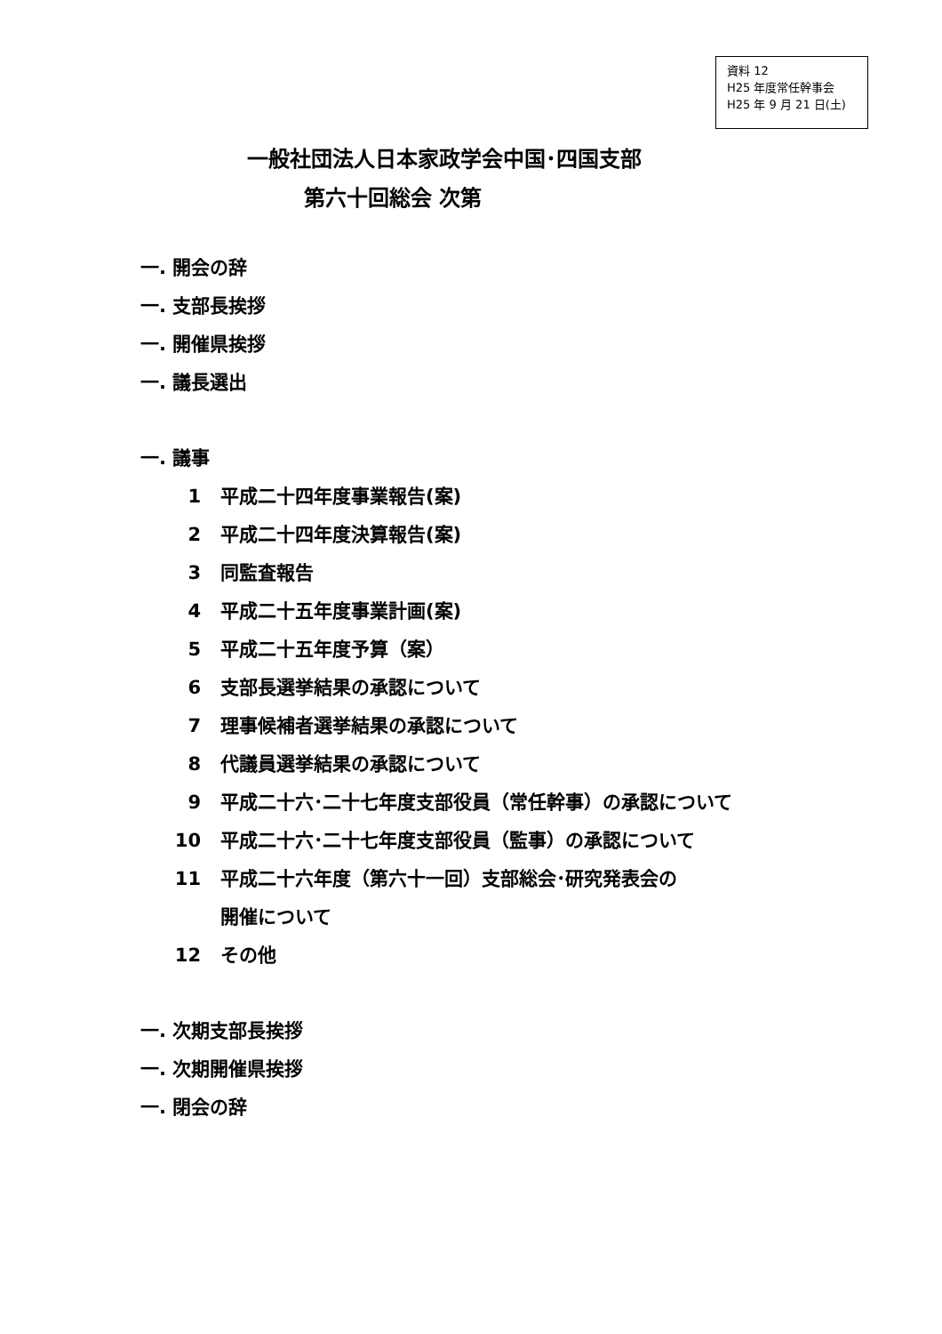資料 12
H25 年度常任幹事会
H25 年 9 月 21 日(土)
一般社団法人日本家政学会中国･四国支部
第六十回総会 次第
一. 開会の辞
一. 支部長挨拶
一. 開催県挨拶
一. 議長選出
一. 議事
1 平成二十四年度事業報告(案)
2 平成二十四年度決算報告(案)
3 同監査報告
4 平成二十五年度事業計画(案)
5 平成二十五年度予算（案）
6 支部長選挙結果の承認について
7 理事候補者選挙結果の承認について
8 代議員選挙結果の承認について
9 平成二十六･二十七年度支部役員（常任幹事）の承認について
10 平成二十六･二十七年度支部役員（監事）の承認について
11 平成二十六年度（第六十一回）支部総会･研究発表会の
開催について
12 その他
一. 次期支部長挨拶
一. 次期開催県挨拶
一. 閉会の辞